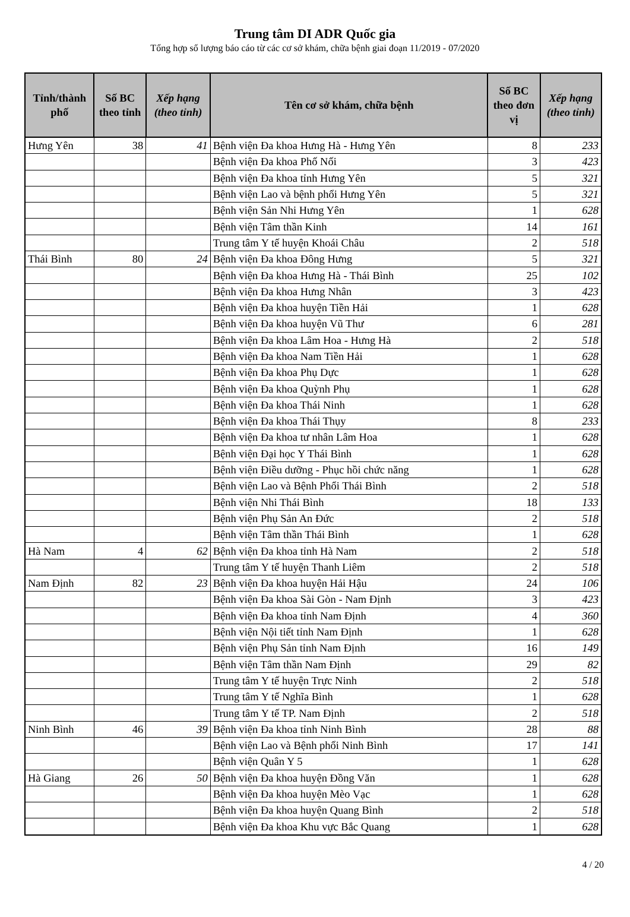Trung tâm DI ADR Quốc gia
Tổng hợp số lượng báo cáo từ các cơ sở khám, chữa bệnh giai đoạn 11/2019 - 07/2020
| Tỉnh/thành phố | Số BC theo tỉnh | Xếp hạng (theo tỉnh) | Tên cơ sở khám, chữa bệnh | Số BC theo đơn vị | Xếp hạng (theo tỉnh) |
| --- | --- | --- | --- | --- | --- |
| Hưng Yên | 38 | 41 | Bệnh viện Đa khoa Hưng Hà - Hưng Yên | 8 | 233 |
| | | | Bệnh viện Đa khoa Phố Nối | 3 | 423 |
| | | | Bệnh viện Đa khoa tỉnh Hưng Yên | 5 | 321 |
| | | | Bệnh viện Lao và bệnh phổi Hưng Yên | 5 | 321 |
| | | | Bệnh viện Sản Nhi Hưng Yên | 1 | 628 |
| | | | Bệnh viện Tâm thần Kinh | 14 | 161 |
| | | | Trung tâm Y tế huyện Khoái Châu | 2 | 518 |
| Thái Bình | 80 | 24 | Bệnh viện Đa khoa Đông Hưng | 5 | 321 |
| | | | Bệnh viện Đa khoa Hưng Hà - Thái Bình | 25 | 102 |
| | | | Bệnh viện Đa khoa Hưng Nhân | 3 | 423 |
| | | | Bệnh viện Đa khoa huyện Tiền Hải | 1 | 628 |
| | | | Bệnh viện Đa khoa huyện Vũ Thư | 6 | 281 |
| | | | Bệnh viện Đa khoa Lâm Hoa - Hưng Hà | 2 | 518 |
| | | | Bệnh viện Đa khoa Nam Tiền Hải | 1 | 628 |
| | | | Bệnh viện Đa khoa Phụ Dực | 1 | 628 |
| | | | Bệnh viện Đa khoa Quỳnh Phụ | 1 | 628 |
| | | | Bệnh viện Đa khoa Thái Ninh | 1 | 628 |
| | | | Bệnh viện Đa khoa Thái Thụy | 8 | 233 |
| | | | Bệnh viện Đa khoa tư nhân Lâm Hoa | 1 | 628 |
| | | | Bệnh viện Đại học Y Thái Bình | 1 | 628 |
| | | | Bệnh viện Điều dưỡng - Phục hồi chức năng | 1 | 628 |
| | | | Bệnh viện Lao và Bệnh Phổi Thái Bình | 2 | 518 |
| | | | Bệnh viện Nhi Thái Bình | 18 | 133 |
| | | | Bệnh viện Phụ Sản An Đức | 2 | 518 |
| | | | Bệnh viện Tâm thần Thái Bình | 1 | 628 |
| Hà Nam | 4 | 62 | Bệnh viện Đa khoa tỉnh Hà Nam | 2 | 518 |
| | | | Trung tâm Y tế huyện Thanh Liêm | 2 | 518 |
| Nam Định | 82 | 23 | Bệnh viện Đa khoa huyện Hải Hậu | 24 | 106 |
| | | | Bệnh viện Đa khoa Sài Gòn - Nam Định | 3 | 423 |
| | | | Bệnh viện Đa khoa tỉnh Nam Định | 4 | 360 |
| | | | Bệnh viện Nội tiết tỉnh Nam Định | 1 | 628 |
| | | | Bệnh viện Phụ Sản tỉnh Nam Định | 16 | 149 |
| | | | Bệnh viện Tâm thần Nam Định | 29 | 82 |
| | | | Trung tâm Y tế huyện Trực Ninh | 2 | 518 |
| | | | Trung tâm Y tế Nghĩa Bình | 1 | 628 |
| | | | Trung tâm Y tế TP. Nam Định | 2 | 518 |
| Ninh Bình | 46 | 39 | Bệnh viện Đa khoa tỉnh Ninh Bình | 28 | 88 |
| | | | Bệnh viện Lao và Bệnh phổi Ninh Bình | 17 | 141 |
| | | | Bệnh viện Quân Y 5 | 1 | 628 |
| Hà Giang | 26 | 50 | Bệnh viện Đa khoa huyện Đồng Văn | 1 | 628 |
| | | | Bệnh viện Đa khoa huyện Mèo Vạc | 1 | 628 |
| | | | Bệnh viện Đa khoa huyện Quang Bình | 2 | 518 |
| | | | Bệnh viện Đa khoa Khu vực Bắc Quang | 1 | 628 |
4 / 20